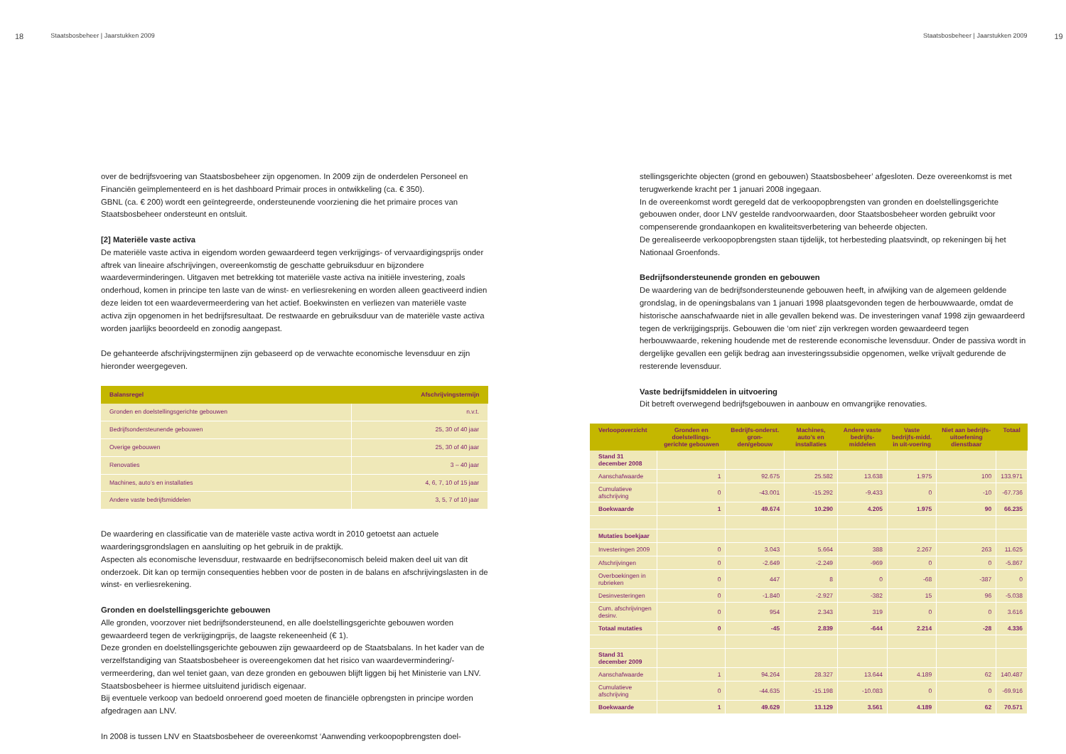18 Staatsbosbeheer | Jaarstukken 2009
over de bedrijfsvoering van Staatsbosbeheer zijn opgenomen. In 2009 zijn de onderdelen Personeel en Financiën geïmplementeerd en is het dashboard Primair proces in ontwikkeling (ca. € 350).
GBNL (ca. € 200) wordt een geïntegreerde, ondersteunende voorziening die het primaire proces van Staatsbosbeheer ondersteunt en ontsluit.
[2] Materiële vaste activa
De materiële vaste activa in eigendom worden gewaardeerd tegen verkrijgings- of vervaardigingsprijs onder aftrek van lineaire afschrijvingen, overeenkomstig de geschatte gebruiksduur en bijzondere waardeverminderingen. Uitgaven met betrekking tot materiële vaste activa na initiële investering, zoals onderhoud, komen in principe ten laste van de winst- en verliesrekening en worden alleen geactiveerd indien deze leiden tot een waardevermeerdering van het actief. Boekwinsten en verliezen van materiële vaste activa zijn opgenomen in het bedrijfsresultaat. De restwaarde en gebruiksduur van de materiële vaste activa worden jaarlijks beoordeeld en zonodig aangepast.
De gehanteerde afschrijvingstermijnen zijn gebaseerd op de verwachte economische levensduur en zijn hieronder weergegeven.
| Balansregel | Afschrijvingstermijn |
| --- | --- |
| Gronden en doelstellingsgerichte gebouwen | n.v.t. |
| Bedrijfsondersteunende gebouwen | 25, 30 of 40 jaar |
| Overige gebouwen | 25, 30 of 40 jaar |
| Renovaties | 3 – 40 jaar |
| Machines, auto’s en installaties | 4, 6, 7, 10 of 15 jaar |
| Andere vaste bedrijfsmiddelen | 3, 5, 7 of 10 jaar |
De waardering en classificatie van de materiële vaste activa wordt in 2010 getoetst aan actuele waarderingsgrondslagen en aansluiting op het gebruik in de praktijk.
Aspecten als economische levensduur, restwaarde en bedrijfseconomisch beleid maken deel uit van dit onderzoek. Dit kan op termijn consequenties hebben voor de posten in de balans en afschrijvingslasten in de winst- en verliesrekening.
Gronden en doelstellingsgerichte gebouwen
Alle gronden, voorzover niet bedrijfsondersteunend, en alle doelstellingsgerichte gebouwen worden gewaardeerd tegen de verkrijgingprijs, de laagste rekeneenheid (€ 1).
Deze gronden en doelstellingsgerichte gebouwen zijn gewaardeerd op de Staatsbalans. In het kader van de verzelfstandiging van Staatsbosbeheer is overeengekomen dat het risico van waardevermindering/-vermeerdering, dan wel teniet gaan, van deze gronden en gebouwen blijft liggen bij het Ministerie van LNV. Staatsbosbeheer is hiermee uitsluitend juridisch eigenaar.
Bij eventuele verkoop van bedoeld onroerend goed moeten de financiële opbrengsten in principe worden afgedragen aan LNV.
In 2008 is tussen LNV en Staatsbosbeheer de overeenkomst ‘Aanwending verkoopopbrengsten doel-
Staatsbosbeheer | Jaarstukken 2009 19
stellingsgerichte objecten (grond en gebouwen) Staatsbosbeheer’ afgesloten. Deze overeenkomst is met terugwerkende kracht per 1 januari 2008 ingegaan.
In de overeenkomst wordt geregeld dat de verkoopopbrengsten van gronden en doelstellingsgerichte gebouwen onder, door LNV gestelde randvoorwaarden, door Staatsbosbeheer worden gebruikt voor compenserende grondaankopen en kwaliteitsverbetering van beheerde objecten.
De gerealiseerde verkoopopbrengsten staan tijdelijk, tot herbesteding plaatsvindt, op rekeningen bij het Nationaal Groenfonds.
Bedrijfsondersteunende gronden en gebouwen
De waardering van de bedrijfsondersteunende gebouwen heeft, in afwijking van de algemeen geldende grondslag, in de openingsbalans van 1 januari 1998 plaatsgevonden tegen de herbouwwaarde, omdat de historische aanschafwaarde niet in alle gevallen bekend was. De investeringen vanaf 1998 zijn gewaardeerd tegen de verkrijgingsprijs. Gebouwen die ‘om niet’ zijn verkregen worden gewaardeerd tegen herbouwwaarde, rekening houdende met de resterende economische levensduur. Onder de passiva wordt in dergelijke gevallen een gelijk bedrag aan investeringssubsidie opgenomen, welke vrijvalt gedurende de resterende levensduur.
Vaste bedrijfsmiddelen in uitvoering
Dit betreft overwegend bedrijfsgebouwen in aanbouw en omvangrijke renovaties.
| Verloopoverzicht | Gronden en doelstellings-gerichte gebouwen | Bedrijfs-onderst. gron-den/gebouw | Machines, auto’s en installaties | Andere vaste bedrijfs-middelen | Vaste bedrijfs-midd. in uit-voering | Niet aan bedrijfs-uitoefening dienstbaar | Totaal |
| --- | --- | --- | --- | --- | --- | --- | --- |
| Stand 31 december 2008 | | | | | | | |
| Aanschafwaarde | 1 | 92.675 | 25.582 | 13.638 | 1.975 | 100 | 133.971 |
| Cumulatieve afschrijving | 0 | -43.001 | -15.292 | -9.433 | 0 | -10 | -67.736 |
| Boekwaarde | 1 | 49.674 | 10.290 | 4.205 | 1.975 | 90 | 66.235 |
| Mutaties boekjaar | | | | | | | |
| Investeringen 2009 | 0 | 3.043 | 5.664 | 388 | 2.267 | 263 | 11.625 |
| Afschrijvingen | 0 | -2.649 | -2.249 | -969 | 0 | 0 | -5.867 |
| Overboekingen in rubrieken | 0 | 447 | 8 | 0 | -68 | -387 | 0 |
| Desinvesteringen | 0 | -1.840 | -2.927 | -382 | 15 | 96 | -5.038 |
| Cum. afschrijvingen desinv. | 0 | 954 | 2.343 | 319 | 0 | 0 | 3.616 |
| Totaal mutaties | 0 | -45 | 2.839 | -644 | 2.214 | -28 | 4.336 |
| Stand 31 december 2009 | | | | | | | |
| Aanschafwaarde | 1 | 94.264 | 28.327 | 13.644 | 4.189 | 62 | 140.487 |
| Cumulatieve afschrijving | 0 | -44.635 | -15.198 | -10.083 | 0 | 0 | -69.916 |
| Boekwaarde | 1 | 49.629 | 13.129 | 3.561 | 4.189 | 62 | 70.571 |